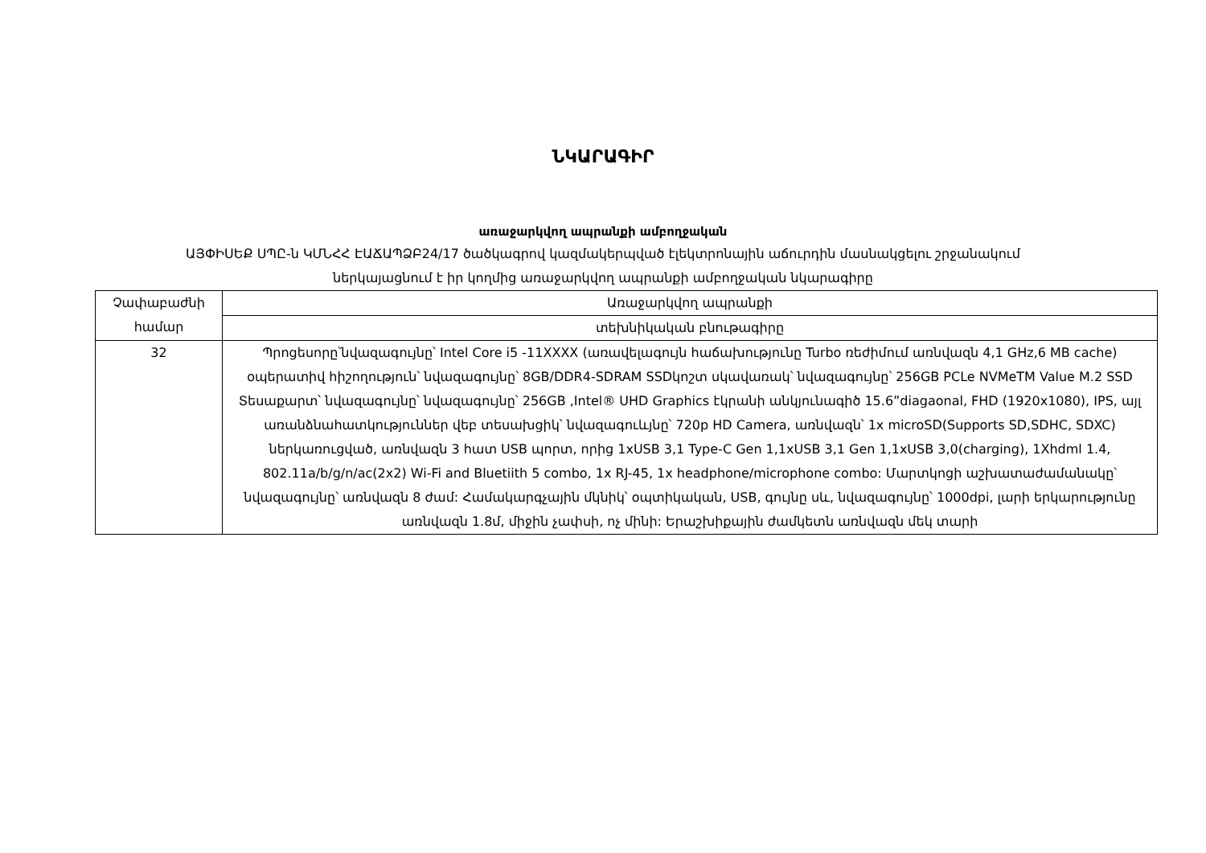ՆԿԱՐԱԳԻՐ
առաջարկվող ապրանքի ամբողջական
ԱՅՓԻՍԵՔ ՍՊԸ-ն ԿՄՆՀՀ ԷԱՃԱՊՁԲ24/17 ծածկագրով կազմակերպված էլեկտրոնային աճուրդին մասնակցելու շրջանակում
ներկայացնում է իր կողմից առաջարկվող ապրանքի ամբողջական նկարագիրը
| Չափաբաժնի համար | Առաջարկվող ապրանքի |
| | տեխնիկական բնութագիրը |
| 32 | Պրոցեսորը՝նվազագույնը՝ Intel Core i5 -11XXXX (առավելագույն հաճախությունը Turbo ռեժիմում առնվազն 4,1 GHz,6 MB cache) օպերատիվ հիշողություն՝ նվազագույնը՝ 8GB/DDR4-SDRAM SSDկոշտ սկավառակ՝ նվազագույնը՝ 256GB PCLe NVMeTM Value M.2 SSD Տեսաքարտ՝ նվազագույնը՝ նվազագույնը՝ 256GB ,Intel® UHD Graphics էկրանի անկյունագիծ 15.6”diagaonal, FHD (1920x1080), IPS, այլ առանձնահատկություններ վեբ տեսախցիկ՝ նվազագուևյնը՝ 720p HD Camera, առնվազն՝ 1x microSD(Supports SD,SDHC, SDXC) ներկառուցված, առնվազն 3 հատ USB պորտ, որից 1xUSB 3,1 Type-C Gen 1,1xUSB 3,1 Gen 1,1xUSB 3,0(charging), 1Xhdml 1.4, 802.11a/b/g/n/ac(2x2) Wi-Fi and Bluetiith 5 combo, 1x RJ-45, 1x headphone/microphone combo: Մարտկոցի աշխատաժամանակը՝ նվազագույնը՝ առնվազն 8 ժամ: Համակարգչային մկնիկ՝ օպտիկական, USB, գույնը սև, նվազագույնը՝ 1000dpi, լարի երկարությունը առնվազն 1.8մ, միջին չափսի, ոչ մինի: Երաշխիքային ժամկետն առնվազն մեկ տարի |